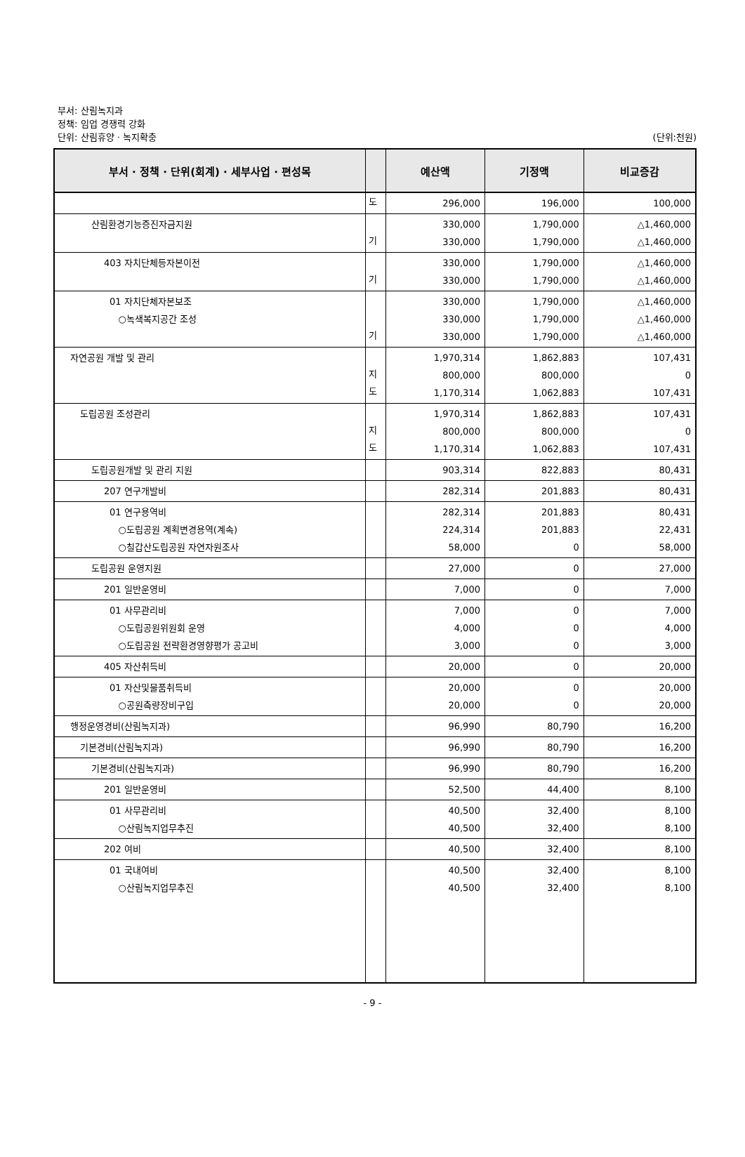부서: 산림녹지과
정책: 임업 경쟁력 강화
단위: 산림휴양 · 녹지확충
(단위:천원)
| 부서 · 정책 · 단위(회계) · 세부사업 · 편성목 | | 예산액 | 기정액 | 비교증감 |
| --- | --- | --- | --- | --- |
| | 도 | 296,000 | 196,000 | 100,000 |
| 산림환경기능증진자금지원 | 기 | 330,000 330,000 | 1,790,000 1,790,000 | △1,460,000 △1,460,000 |
| 403 자치단체등자본이전 | 기 | 330,000 330,000 | 1,790,000 1,790,000 | △1,460,000 △1,460,000 |
| 01 자치단체자본보조 ○녹색복지공간 조성 | 기 | 330,000 330,000 330,000 | 1,790,000 1,790,000 1,790,000 | △1,460,000 △1,460,000 △1,460,000 |
| 자연공원 개발 및 관리 | 지 도 | 1,970,314 800,000 1,170,314 | 1,862,883 800,000 1,062,883 | 107,431 0 107,431 |
| 도립공원 조성관리 | 지 도 | 1,970,314 800,000 1,170,314 | 1,862,883 800,000 1,062,883 | 107,431 0 107,431 |
| 도립공원개발 및 관리 지원 | | 903,314 | 822,883 | 80,431 |
| 207 연구개발비 | | 282,314 | 201,883 | 80,431 |
| 01 연구용역비 ○도립공원 계획변경용역(계속) ○칠갑산도립공원 자연자원조사 | | 282,314 224,314 58,000 | 201,883 201,883 0 | 80,431 22,431 58,000 |
| 도립공원 운영지원 | | 27,000 | 0 | 27,000 |
| 201 일반운영비 | | 7,000 | 0 | 7,000 |
| 01 사무관리비 ○도립공원위원회 운영 ○도립공원 전략환경영향평가 공고비 | | 7,000 4,000 3,000 | 0 0 0 | 7,000 4,000 3,000 |
| 405 자산취득비 | | 20,000 | 0 | 20,000 |
| 01 자산및물품취득비 ○공원측량장비구입 | | 20,000 20,000 | 0 0 | 20,000 20,000 |
| 행정운영경비(산림녹지과) | | 96,990 | 80,790 | 16,200 |
| 기본경비(산림녹지과) | | 96,990 | 80,790 | 16,200 |
| 기본경비(산림녹지과) | | 96,990 | 80,790 | 16,200 |
| 201 일반운영비 | | 52,500 | 44,400 | 8,100 |
| 01 사무관리비 ○산림녹지업무추진 | | 40,500 40,500 | 32,400 32,400 | 8,100 8,100 |
| 202 여비 | | 40,500 | 32,400 | 8,100 |
| 01 국내여비 ○산림녹지업무추진 | | 40,500 40,500 | 32,400 32,400 | 8,100 8,100 |
- 9 -